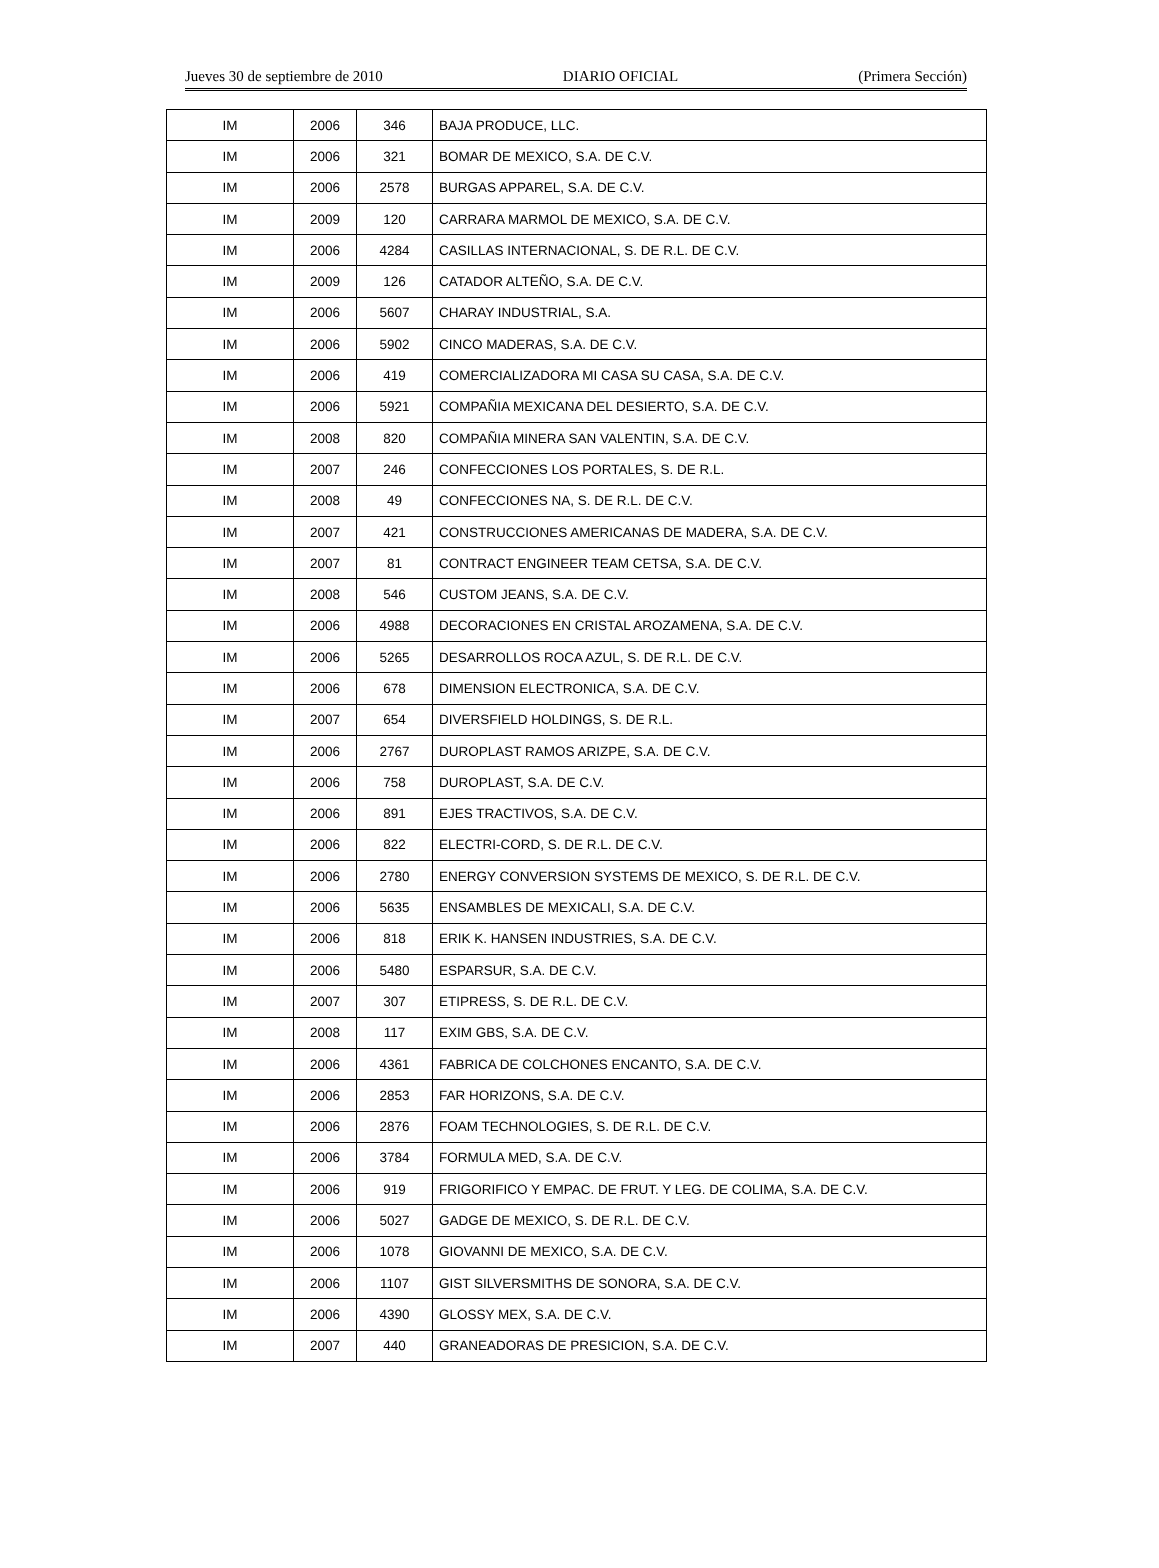Jueves 30 de septiembre de 2010 DIARIO OFICIAL (Primera Sección)
| IM | 2006 | 346 | BAJA PRODUCE, LLC. |
| IM | 2006 | 321 | BOMAR DE MEXICO, S.A. DE C.V. |
| IM | 2006 | 2578 | BURGAS APPAREL, S.A. DE C.V. |
| IM | 2009 | 120 | CARRARA MARMOL DE MEXICO, S.A. DE C.V. |
| IM | 2006 | 4284 | CASILLAS INTERNACIONAL, S. DE R.L. DE C.V. |
| IM | 2009 | 126 | CATADOR ALTEÑO, S.A. DE C.V. |
| IM | 2006 | 5607 | CHARAY INDUSTRIAL, S.A. |
| IM | 2006 | 5902 | CINCO MADERAS, S.A. DE C.V. |
| IM | 2006 | 419 | COMERCIALIZADORA MI CASA SU CASA, S.A. DE C.V. |
| IM | 2006 | 5921 | COMPAÑIA MEXICANA DEL DESIERTO, S.A. DE C.V. |
| IM | 2008 | 820 | COMPAÑIA MINERA SAN VALENTIN, S.A. DE C.V. |
| IM | 2007 | 246 | CONFECCIONES LOS PORTALES, S. DE R.L. |
| IM | 2008 | 49 | CONFECCIONES NA, S. DE R.L. DE C.V. |
| IM | 2007 | 421 | CONSTRUCCIONES AMERICANAS DE MADERA, S.A. DE C.V. |
| IM | 2007 | 81 | CONTRACT ENGINEER TEAM CETSA, S.A. DE C.V. |
| IM | 2008 | 546 | CUSTOM JEANS, S.A. DE C.V. |
| IM | 2006 | 4988 | DECORACIONES EN CRISTAL AROZAMENA, S.A. DE C.V. |
| IM | 2006 | 5265 | DESARROLLOS ROCA AZUL, S. DE R.L. DE C.V. |
| IM | 2006 | 678 | DIMENSION ELECTRONICA, S.A. DE C.V. |
| IM | 2007 | 654 | DIVERSFIELD HOLDINGS, S. DE R.L. |
| IM | 2006 | 2767 | DUROPLAST RAMOS ARIZPE, S.A. DE C.V. |
| IM | 2006 | 758 | DUROPLAST, S.A. DE C.V. |
| IM | 2006 | 891 | EJES TRACTIVOS, S.A. DE C.V. |
| IM | 2006 | 822 | ELECTRI-CORD, S. DE R.L. DE C.V. |
| IM | 2006 | 2780 | ENERGY CONVERSION SYSTEMS DE MEXICO, S. DE R.L. DE C.V. |
| IM | 2006 | 5635 | ENSAMBLES DE MEXICALI, S.A. DE C.V. |
| IM | 2006 | 818 | ERIK K. HANSEN INDUSTRIES, S.A. DE C.V. |
| IM | 2006 | 5480 | ESPARSUR, S.A. DE C.V. |
| IM | 2007 | 307 | ETIPRESS, S. DE R.L. DE C.V. |
| IM | 2008 | 117 | EXIM GBS, S.A. DE C.V. |
| IM | 2006 | 4361 | FABRICA DE COLCHONES ENCANTO, S.A. DE C.V. |
| IM | 2006 | 2853 | FAR HORIZONS, S.A. DE C.V. |
| IM | 2006 | 2876 | FOAM TECHNOLOGIES, S. DE R.L. DE C.V. |
| IM | 2006 | 3784 | FORMULA MED, S.A. DE C.V. |
| IM | 2006 | 919 | FRIGORIFICO Y EMPAC. DE FRUT. Y LEG. DE COLIMA, S.A. DE C.V. |
| IM | 2006 | 5027 | GADGE DE MEXICO, S. DE R.L. DE C.V. |
| IM | 2006 | 1078 | GIOVANNI DE MEXICO, S.A. DE C.V. |
| IM | 2006 | 1107 | GIST SILVERSMITHS DE SONORA, S.A. DE C.V. |
| IM | 2006 | 4390 | GLOSSY MEX, S.A. DE C.V. |
| IM | 2007 | 440 | GRANEADORAS DE PRESICION, S.A. DE C.V. |